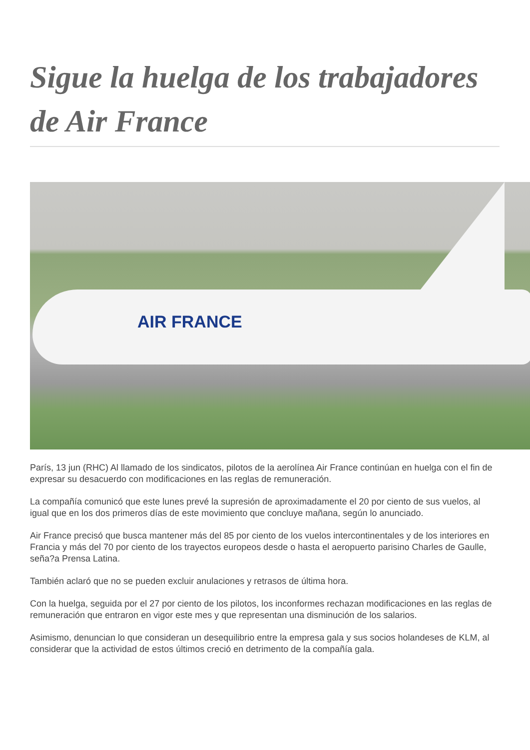Sigue la huelga de los trabajadores de Air France
AIR FRANCE
París, 13 jun (RHC) Al llamado de los sindicatos, pilotos de la aerolínea Air France continúan en huelga con el fin de expresar su desacuerdo con modificaciones en las reglas de remuneración.
La compañía comunicó que este lunes prevé la supresión de aproximadamente el 20 por ciento de sus vuelos, al igual que en los dos primeros días de este movimiento que concluye mañana, según lo anunciado.
Air France precisó que busca mantener más del 85 por ciento de los vuelos intercontinentales y de los interiores en Francia y más del 70 por ciento de los trayectos europeos desde o hasta el aeropuerto parisino Charles de Gaulle, seña?a Prensa Latina.
También aclaró que no se pueden excluir anulaciones y retrasos de última hora.
Con la huelga, seguida por el 27 por ciento de los pilotos, los inconformes rechazan modificaciones en las reglas de remuneración que entraron en vigor este mes y que representan una disminución de los salarios.
Asimismo, denuncian lo que consideran un desequilibrio entre la empresa gala y sus socios holandeses de KLM, al considerar que la actividad de estos últimos creció en detrimento de la compañía gala.